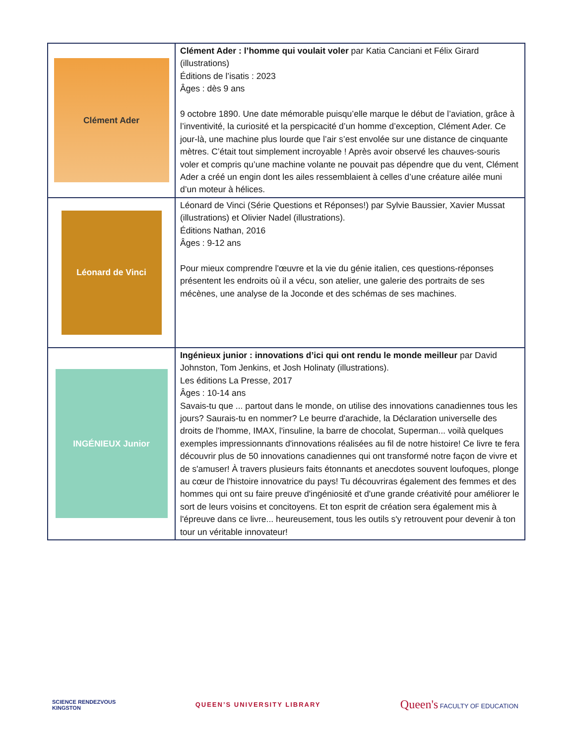| Clément Ader | Clément Ader : l’homme qui voulait voler par Katia Canciani et Félix Girard (illustrations) Éditions de l’isatis : 2023 Âges : dès 9 ans 9 octobre 1890. Une date mémorable puisqu’elle marque le début de l’aviation, grâce à l’inventivité, la curiosité et la perspicacité d’un homme d’exception, Clément Ader. Ce jour-là, une machine plus lourde que l’air s’est envolée sur une distance de cinquante mètres. C’était tout simplement incroyable ! Après avoir observé les chauves-souris voler et compris qu’une machine volante ne pouvait pas dépendre que du vent, Clément Ader a créé un engin dont les ailes ressemblaient à celles d’une créature ailée muni d’un moteur à hélices. |
| Léonard de Vinci | Léonard de Vinci (Série Questions et Réponses!) par Sylvie Baussier, Xavier Mussat (illustrations) et Olivier Nadel (illustrations). Éditions Nathan, 2016 Âges : 9-12 ans Pour mieux comprendre l'œuvre et la vie du génie italien, ces questions-réponses présentent les endroits où il a vécu, son atelier, une galerie des portraits de ses mécènes, une analyse de la Joconde et des schémas de ses machines. |
| INGÉNIEUX Junior | Ingénieux junior : innovations d’ici qui ont rendu le monde meilleur par David Johnston, Tom Jenkins, et Josh Holinaty (illustrations). Les éditions La Presse, 2017 Âges : 10-14 ans Savais-tu que ... partout dans le monde, on utilise des innovations canadiennes tous les jours? Saurais-tu en nommer? Le beurre d'arachide, la Déclaration universelle des droits de l'homme, IMAX, l'insuline, la barre de chocolat, Superman... voilà quelques exemples impressionnants d'innovations réalisées au fil de notre histoire! Ce livre te fera découvrir plus de 50 innovations canadiennes qui ont transformé notre façon de vivre et de s'amuser! À travers plusieurs faits étonnants et anecdotes souvent loufoques, plonge au cœur de l'histoire innovatrice du pays! Tu découvriras également des femmes et des hommes qui ont su faire preuve d'ingéniosité et d'une grande créativité pour améliorer le sort de leurs voisins et concitoyens. Et ton esprit de création sera également mis à l'épreuve dans ce livre... heureusement, tous les outils s'y retrouvent pour devenir à ton tour un véritable innovateur! |
SCIENCE RENDEZVOUS
KINGSTON
QUEEN’S UNIVERSITY LIBRARY
Queen's FACULTY OF EDUCATION